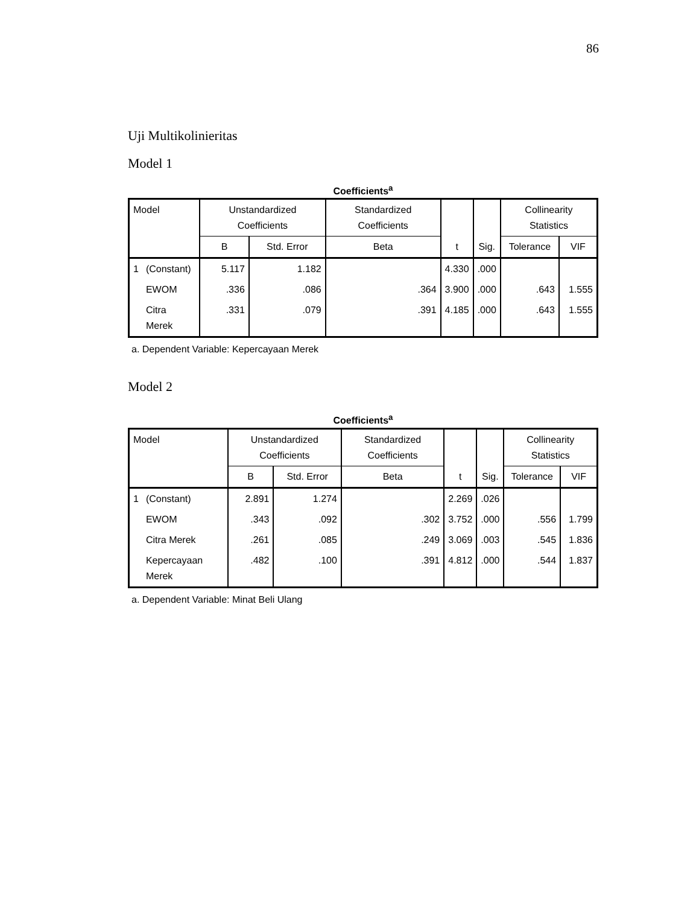86
Uji Multikolinieritas
Model 1
Coefficients<sup>a</sup>
| Model | | Unstandardized Coefficients | | Standardized Coefficients | t | Sig. | Collinearity Statistics | |
| --- | --- | --- | --- | --- | --- | --- | --- | --- |
| | | B | Std. Error | Beta | | | Tolerance | VIF |
| 1 | (Constant) | 5.117 | 1.182 | | 4.330 | .000 | | |
| | EWOM | .336 | .086 | .364 | 3.900 | .000 | .643 | 1.555 |
| | Citra Merek | .331 | .079 | .391 | 4.185 | .000 | .643 | 1.555 |
a. Dependent Variable: Kepercayaan Merek
Model 2
Coefficients<sup>a</sup>
| Model | | Unstandardized Coefficients | | Standardized Coefficients | t | Sig. | Collinearity Statistics | |
| --- | --- | --- | --- | --- | --- | --- | --- | --- |
| | | B | Std. Error | Beta | | | Tolerance | VIF |
| 1 | (Constant) | 2.891 | 1.274 | | 2.269 | .026 | | |
| | EWOM | .343 | .092 | .302 | 3.752 | .000 | .556 | 1.799 |
| | Citra Merek | .261 | .085 | .249 | 3.069 | .003 | .545 | 1.836 |
| | Kepercayaan Merek | .482 | .100 | .391 | 4.812 | .000 | .544 | 1.837 |
a. Dependent Variable: Minat Beli Ulang